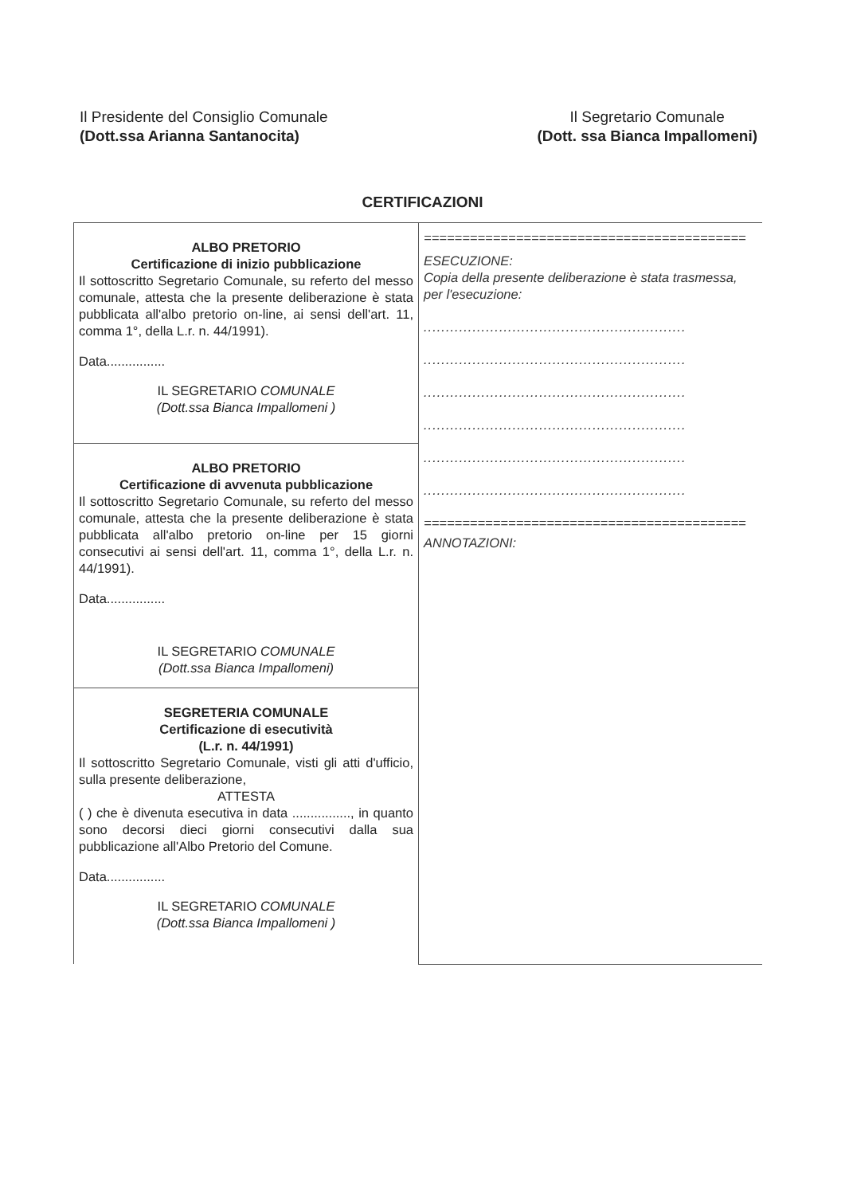Il Presidente del Consiglio Comunale
(Dott.ssa Arianna Santanocita)
Il Segretario Comunale
(Dott. ssa Bianca Impallomeni)
CERTIFICAZIONI
| ALBO PRETORIO Certificazione di inizio pubblicazione Il sottoscritto Segretario Comunale, su referto del messo comunale, attesta che la presente deliberazione è stata pubblicata all'albo pretorio on-line, ai sensi dell'art. 11, comma 1°, della L.r. n. 44/1991). Data................ IL SEGRETARIO COMUNALE (Dott.ssa Bianca Impallomeni ) | ========================================== ESECUZIONE: Copia della presente deliberazione è stata trasmessa, per l'esecuzione: ........................................................... ........................................................... ........................................................... ........................................................... ........................................................... ........................................................... ========================================== ANNOTAZIONI: |
| ALBO PRETORIO Certificazione di avvenuta pubblicazione Il sottoscritto Segretario Comunale, su referto del messo comunale, attesta che la presente deliberazione è stata pubblicata all'albo pretorio on-line per 15 giorni consecutivi ai sensi dell'art. 11, comma 1°, della L.r. n. 44/1991). Data................ IL SEGRETARIO COMUNALE (Dott.ssa Bianca Impallomeni) | |
| SEGRETERIA COMUNALE Certificazione di esecutività (L.r. n. 44/1991) Il sottoscritto Segretario Comunale, visti gli atti d'ufficio, sulla presente deliberazione, ATTESTA ( ) che è divenuta esecutiva in data ................, in quanto sono decorsi dieci giorni consecutivi dalla sua pubblicazione all'Albo Pretorio del Comune. Data................ IL SEGRETARIO COMUNALE (Dott.ssa Bianca Impallomeni ) | |